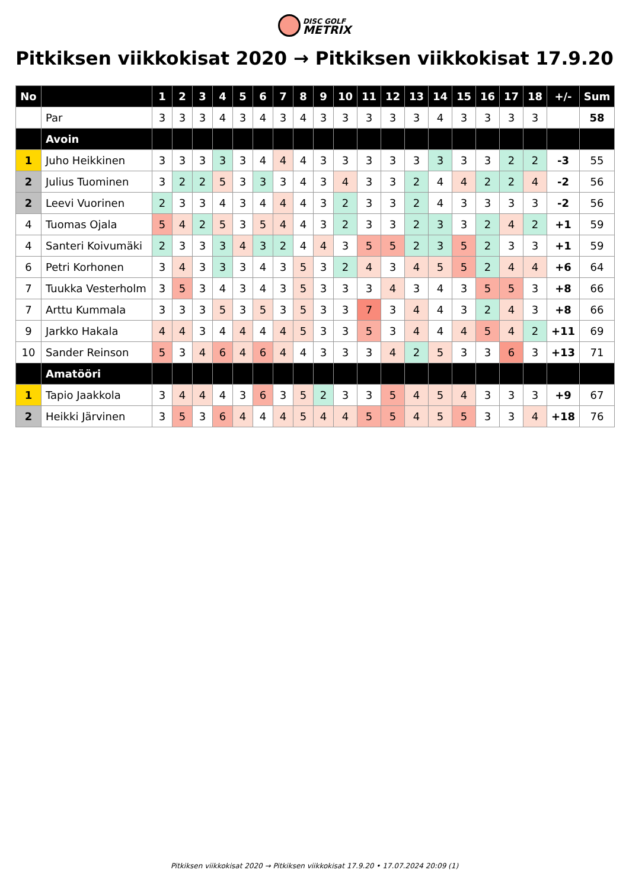DISC GOLF METRIX
Pitkiksen viikkokisat 2020 → Pitkiksen viikkokisat 17.9.20
| No | | 1 | 2 | 3 | 4 | 5 | 6 | 7 | 8 | 9 | 10 | 11 | 12 | 13 | 14 | 15 | 16 | 17 | 18 | +/- | Sum |
| --- | --- | --- | --- | --- | --- | --- | --- | --- | --- | --- | --- | --- | --- | --- | --- | --- | --- | --- | --- | --- | --- |
| | Par | 3 | 3 | 3 | 4 | 3 | 4 | 3 | 4 | 3 | 3 | 3 | 3 | 3 | 4 | 3 | 3 | 3 | 3 | | 58 |
| | Avoin | | | | | | | | | | | | | | | | | | | | |
| 1 | Juho Heikkinen | 3 | 3 | 3 | 3 | 3 | 4 | 4 | 4 | 3 | 3 | 3 | 3 | 3 | 3 | 3 | 3 | 2 | 2 | -3 | 55 |
| 2 | Julius Tuominen | 3 | 2 | 2 | 5 | 3 | 3 | 3 | 4 | 3 | 4 | 3 | 3 | 2 | 4 | 4 | 2 | 2 | 4 | -2 | 56 |
| 2 | Leevi Vuorinen | 2 | 3 | 3 | 4 | 3 | 4 | 4 | 4 | 3 | 2 | 3 | 3 | 2 | 4 | 3 | 3 | 3 | 3 | -2 | 56 |
| 4 | Tuomas Ojala | 5 | 4 | 2 | 5 | 3 | 5 | 4 | 4 | 3 | 2 | 3 | 3 | 2 | 3 | 3 | 2 | 4 | 2 | +1 | 59 |
| 4 | Santeri Koivumäki | 2 | 3 | 3 | 3 | 4 | 3 | 2 | 4 | 4 | 3 | 5 | 5 | 2 | 3 | 5 | 2 | 3 | 3 | +1 | 59 |
| 6 | Petri Korhonen | 3 | 4 | 3 | 3 | 3 | 4 | 3 | 5 | 3 | 2 | 4 | 3 | 4 | 5 | 5 | 2 | 4 | 4 | +6 | 64 |
| 7 | Tuukka Vesterholm | 3 | 5 | 3 | 4 | 3 | 4 | 3 | 5 | 3 | 3 | 3 | 4 | 3 | 4 | 3 | 5 | 5 | 3 | +8 | 66 |
| 7 | Arttu Kummala | 3 | 3 | 3 | 5 | 3 | 5 | 3 | 5 | 3 | 3 | 7 | 3 | 4 | 4 | 3 | 2 | 4 | 3 | +8 | 66 |
| 9 | Jarkko Hakala | 4 | 4 | 3 | 4 | 4 | 4 | 4 | 5 | 3 | 3 | 5 | 3 | 4 | 4 | 4 | 5 | 4 | 2 | +11 | 69 |
| 10 | Sander Reinson | 5 | 3 | 4 | 6 | 4 | 6 | 4 | 4 | 3 | 3 | 3 | 4 | 2 | 5 | 3 | 3 | 6 | 3 | +13 | 71 |
| | Amatööri | | | | | | | | | | | | | | | | | | | | |
| 1 | Tapio Jaakkola | 3 | 4 | 4 | 4 | 3 | 6 | 3 | 5 | 2 | 3 | 3 | 5 | 4 | 5 | 4 | 3 | 3 | 3 | +9 | 67 |
| 2 | Heikki Järvinen | 3 | 5 | 3 | 6 | 4 | 4 | 4 | 5 | 4 | 4 | 5 | 5 | 4 | 5 | 5 | 3 | 3 | 4 | +18 | 76 |
Pitkiksen viikkokisat 2020 → Pitkiksen viikkokisat 17.9.20 • 17.07.2024 20:09 (1)